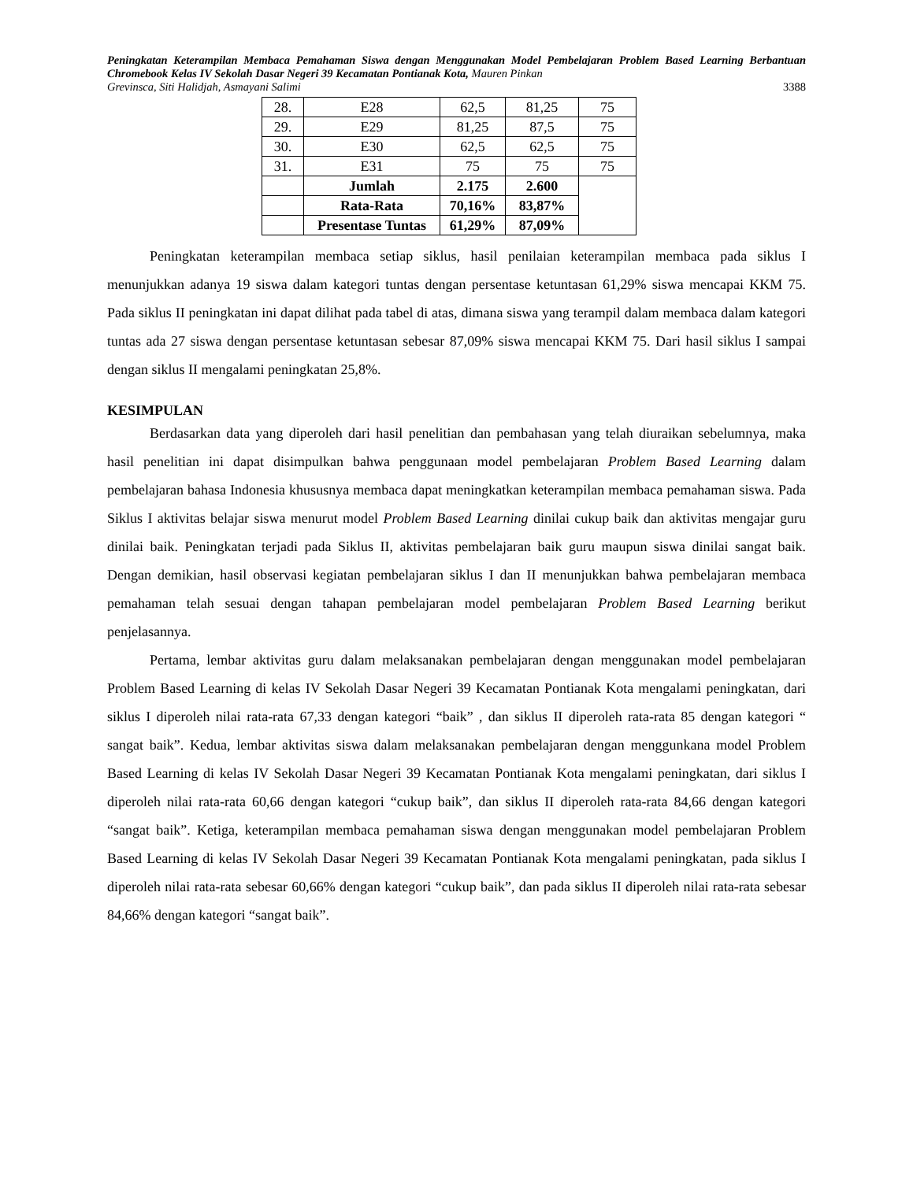Peningkatan Keterampilan Membaca Pemahaman Siswa dengan Menggunakan Model Pembelajaran Problem Based Learning Berbantuan Chromebook Kelas IV Sekolah Dasar Negeri 39 Kecamatan Pontianak Kota, Mauren Pinkan
Grevinsca, Siti Halidjah, Asmayani Salimi 3388
| 28. | E28 | 62,5 | 81,25 | 75 |
| 29. | E29 | 81,25 | 87,5 | 75 |
| 30. | E30 | 62,5 | 62,5 | 75 |
| 31. | E31 | 75 | 75 | 75 |
| | Jumlah | 2.175 | 2.600 | |
| | Rata-Rata | 70,16% | 83,87% | |
| | Presentase Tuntas | 61,29% | 87,09% | |
Peningkatan keterampilan membaca setiap siklus, hasil penilaian keterampilan membaca pada siklus I menunjukkan adanya 19 siswa dalam kategori tuntas dengan persentase ketuntasan 61,29% siswa mencapai KKM 75. Pada siklus II peningkatan ini dapat dilihat pada tabel di atas, dimana siswa yang terampil dalam membaca dalam kategori tuntas ada 27 siswa dengan persentase ketuntasan sebesar 87,09% siswa mencapai KKM 75. Dari hasil siklus I sampai dengan siklus II mengalami peningkatan 25,8%.
KESIMPULAN
Berdasarkan data yang diperoleh dari hasil penelitian dan pembahasan yang telah diuraikan sebelumnya, maka hasil penelitian ini dapat disimpulkan bahwa penggunaan model pembelajaran Problem Based Learning dalam pembelajaran bahasa Indonesia khususnya membaca dapat meningkatkan keterampilan membaca pemahaman siswa. Pada Siklus I aktivitas belajar siswa menurut model Problem Based Learning dinilai cukup baik dan aktivitas mengajar guru dinilai baik. Peningkatan terjadi pada Siklus II, aktivitas pembelajaran baik guru maupun siswa dinilai sangat baik. Dengan demikian, hasil observasi kegiatan pembelajaran siklus I dan II menunjukkan bahwa pembelajaran membaca pemahaman telah sesuai dengan tahapan pembelajaran model pembelajaran Problem Based Learning berikut penjelasannya.
Pertama, lembar aktivitas guru dalam melaksanakan pembelajaran dengan menggunakan model pembelajaran Problem Based Learning di kelas IV Sekolah Dasar Negeri 39 Kecamatan Pontianak Kota mengalami peningkatan, dari siklus I diperoleh nilai rata-rata 67,33 dengan kategori “baik” , dan siklus II diperoleh rata-rata 85 dengan kategori “ sangat baik”. Kedua, lembar aktivitas siswa dalam melaksanakan pembelajaran dengan menggunkana model Problem Based Learning di kelas IV Sekolah Dasar Negeri 39 Kecamatan Pontianak Kota mengalami peningkatan, dari siklus I diperoleh nilai rata-rata 60,66 dengan kategori “cukup baik”, dan siklus II diperoleh rata-rata 84,66 dengan kategori “sangat baik”. Ketiga, keterampilan membaca pemahaman siswa dengan menggunakan model pembelajaran Problem Based Learning di kelas IV Sekolah Dasar Negeri 39 Kecamatan Pontianak Kota mengalami peningkatan, pada siklus I diperoleh nilai rata-rata sebesar 60,66% dengan kategori “cukup baik”, dan pada siklus II diperoleh nilai rata-rata sebesar 84,66% dengan kategori “sangat baik”.